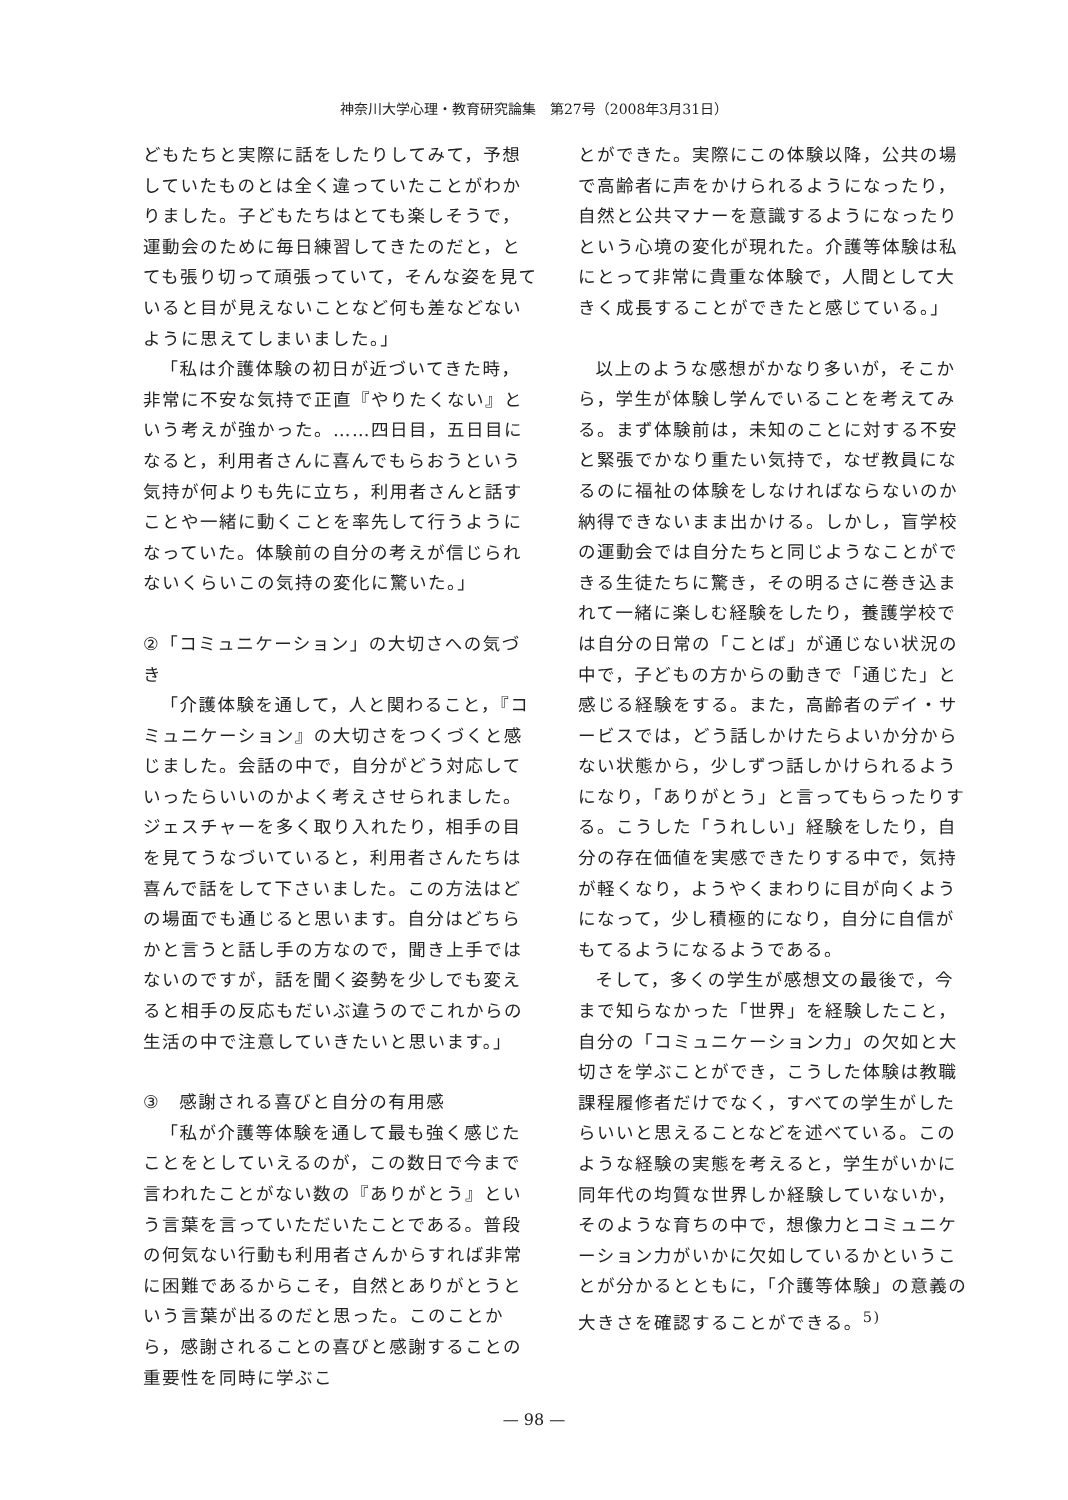神奈川大学心理・教育研究論集　第27号（2008年3月31日）
どもたちと実際に話をしたりしてみて，予想していたものとは全く違っていたことがわかりました。子どもたちはとても楽しそうで，運動会のために毎日練習してきたのだと，とても張り切って頑張っていて，そんな姿を見ていると目が見えないことなど何も差などないように思えてしまいました。」
「私は介護体験の初日が近づいてきた時，非常に不安な気持で正直『やりたくない』という考えが強かった。……四日目，五日目になると，利用者さんに喜んでもらおうという気持が何よりも先に立ち，利用者さんと話すことや一緒に動くことを率先して行うようになっていた。体験前の自分の考えが信じられないくらいこの気持の変化に驚いた。」
②「コミュニケーション」の大切さへの気づき
「介護体験を通して，人と関わること，『コミュニケーション』の大切さをつくづくと感じました。会話の中で，自分がどう対応していったらいいのかよく考えさせられました。ジェスチャーを多く取り入れたり，相手の目を見てうなづいていると，利用者さんたちは喜んで話をして下さいました。この方法はどの場面でも通じると思います。自分はどちらかと言うと話し手の方なので，聞き上手ではないのですが，話を聞く姿勢を少しでも変えると相手の反応もだいぶ違うのでこれからの生活の中で注意していきたいと思います。」
③　感謝される喜びと自分の有用感
「私が介護等体験を通して最も強く感じたことをとしていえるのが，この数日で今まで言われたことがない数の『ありがとう』という言葉を言っていただいたことである。普段の何気ない行動も利用者さんからすれば非常に困難であるからこそ，自然とありがとうという言葉が出るのだと思った。このことから，感謝されることの喜びと感謝することの重要性を同時に学ぶこ
とができた。実際にこの体験以降，公共の場で高齢者に声をかけられるようになったり，自然と公共マナーを意識するようになったりという心境の変化が現れた。介護等体験は私にとって非常に貴重な体験で，人間として大きく成長することができたと感じている。」
以上のような感想がかなり多いが，そこから，学生が体験し学んでいることを考えてみる。まず体験前は，未知のことに対する不安と緊張でかなり重たい気持で，なぜ教員になるのに福祉の体験をしなければならないのか納得できないまま出かける。しかし，盲学校の運動会では自分たちと同じようなことができる生徒たちに驚き，その明るさに巻き込まれて一緒に楽しむ経験をしたり，養護学校では自分の日常の「ことば」が通じない状況の中で，子どもの方からの動きで「通じた」と感じる経験をする。また，高齢者のデイ・サービスでは，どう話しかけたらよいか分からない状態から，少しずつ話しかけられるようになり，「ありがとう」と言ってもらったりする。こうした「うれしい」経験をしたり，自分の存在価値を実感できたりする中で，気持が軽くなり，ようやくまわりに目が向くようになって，少し積極的になり，自分に自信がもてるようになるようである。
そして，多くの学生が感想文の最後で，今まで知らなかった「世界」を経験したこと，自分の「コミュニケーション力」の欠如と大切さを学ぶことができ，こうした体験は教職課程履修者だけでなく，すべての学生がしたらいいと思えることなどを述べている。このような経験の実態を考えると，学生がいかに同年代の均質な世界しか経験していないか，そのような育ちの中で，想像力とコミュニケーション力がいかに欠如しているかということが分かるとともに，「介護等体験」の意義の大きさを確認することができる。<sup>5)</sup>
— 98 —